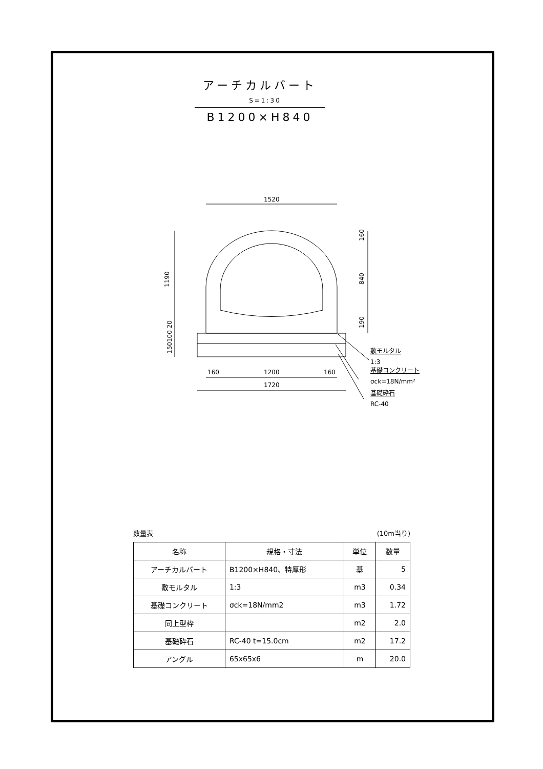アーチカルバート S=1:30
B1200×H840
1520
1200
160
160
1720
1190
160
840
190
150100 20
敷モルタル
1:3
基礎コンクリート
σck=18N/mm²
基礎砕石
RC-40
数量表 (10m当り)
| 名称 | 規格・寸法 | 単位 | 数量 |
| --- | --- | --- | --- |
| アーチカルバート | B1200×H840、特厚形 | 基 | 5 |
| 敷モルタル | 1:3 | m3 | 0.34 |
| 基礎コンクリート | σck=18N/mm2 | m3 | 1.72 |
| 同上型枠 | | m2 | 2.0 |
| 基礎砕石 | RC-40 t=15.0cm | m2 | 17.2 |
| アングル | 65x65x6 | m | 20.0 |